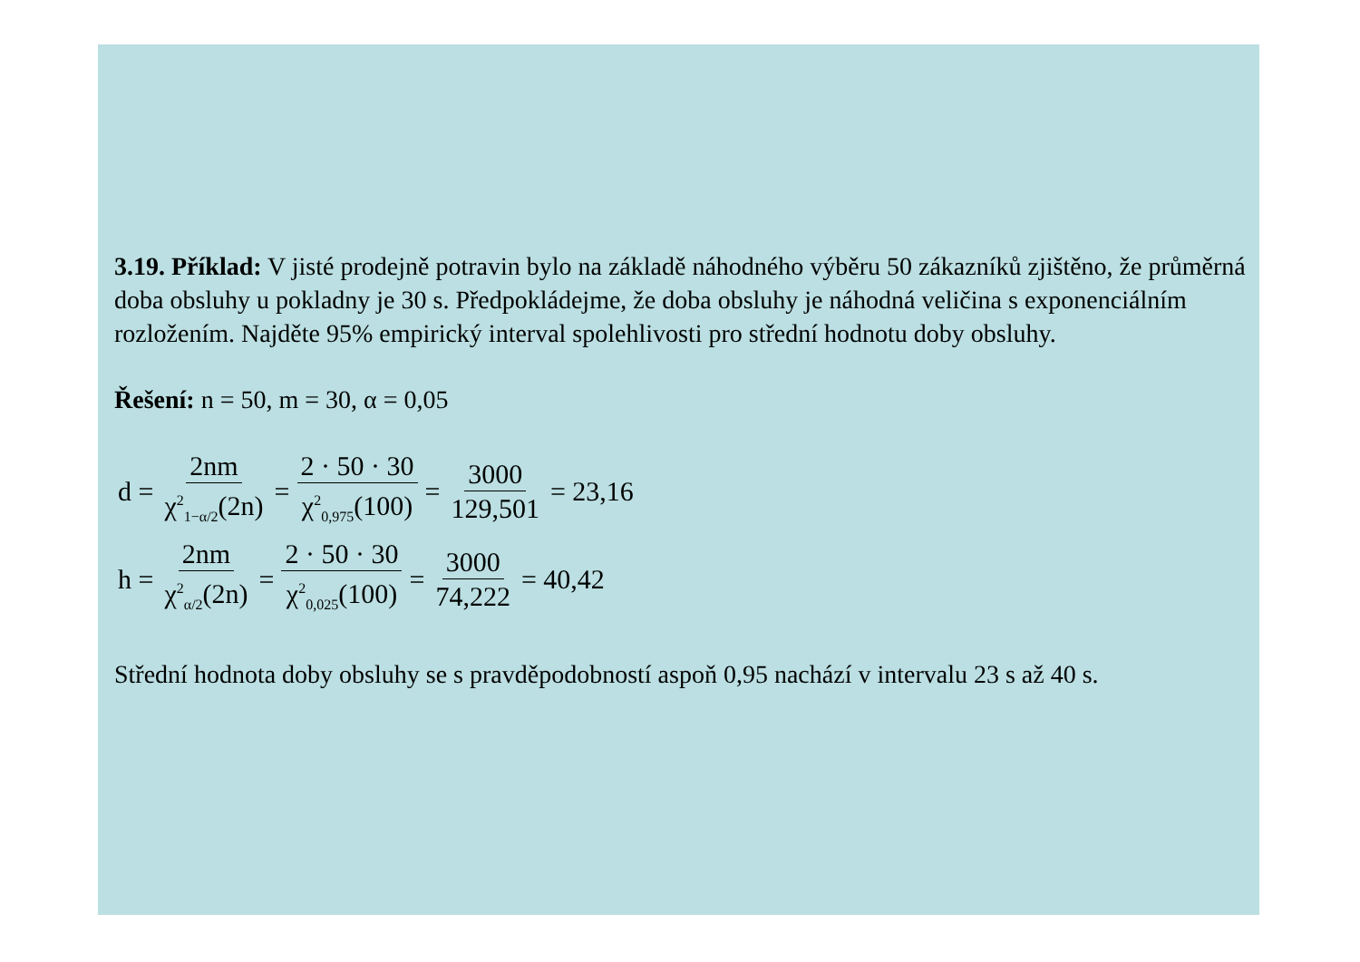3.19. Příklad: V jisté prodejně potravin bylo na základě náhodného výběru 50 zákazníků zjištěno, že průměrná doba obsluhy u pokladny je 30 s. Předpokládejme, že doba obsluhy je náhodná veličina s exponenciálním rozložením. Najděte 95% empirický interval spolehlivosti pro střední hodnotu doby obsluhy.
Řešení: n = 50, m = 30, α = 0,05
d = 2nm χ<sup>2</sup><sub>1−α/2</sub>(2n) = 2 · 50 · 30 χ<sup>2</sup><sub>0,975</sub>(100) = 3000 129,501 = 23,16
h = 2nm χ<sup>2</sup><sub>α/2</sub>(2n) = 2 · 50 · 30 χ<sup>2</sup><sub>0,025</sub>(100) = 3000 74,222 = 40,42
Střední hodnota doby obsluhy se s pravděpodobností aspoň 0,95 nachází v intervalu 23 s až 40 s.